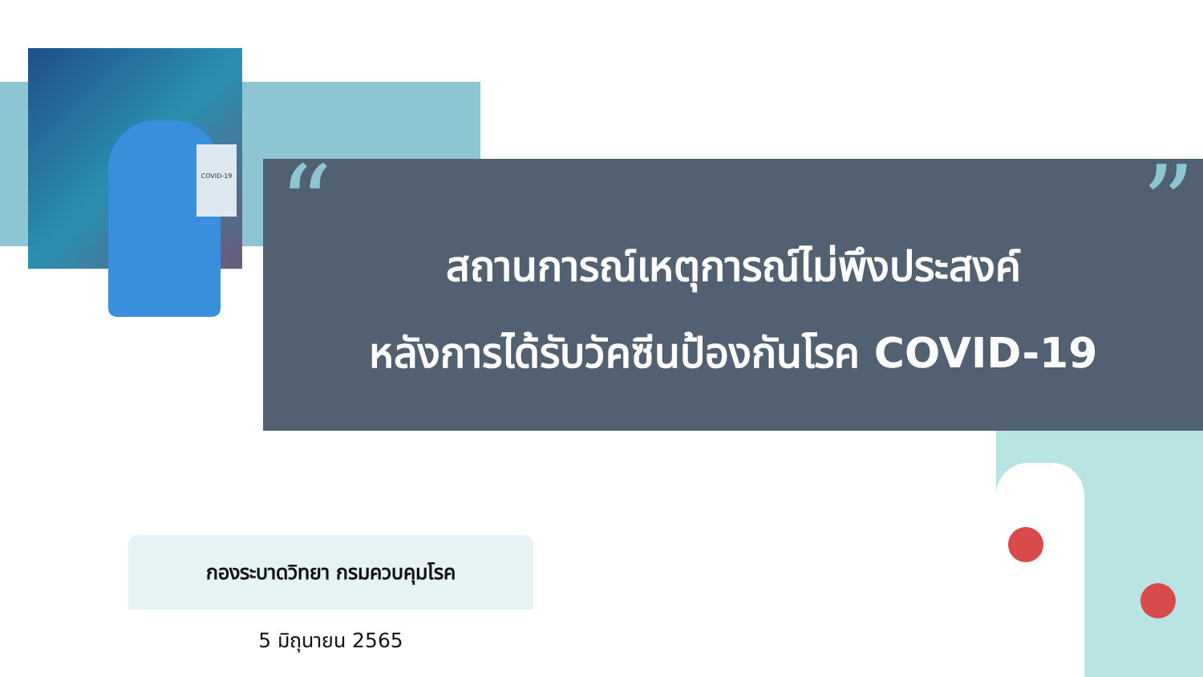COVID-19
“”
สถานการณ์เหตุการณ์ไม่พึงประสงค์
หลังการได้รับวัคซีนป้องกันโรค COVID-19
กองระบาดวิทยา กรมควบคุมโรค
5 มิถุนายน 2565